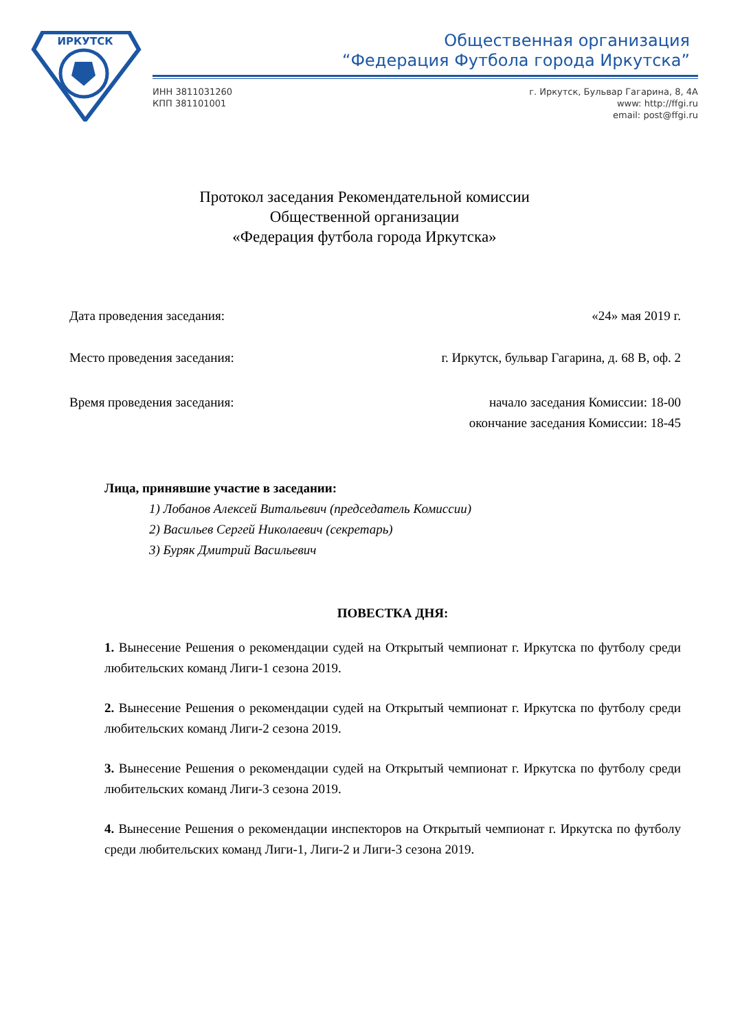ИРКУТСК
Общественная организация
“Федерация Футбола города Иркутска”
ИНН 3811031260
КПП 381101001
г. Иркутск, Бульвар Гагарина, 8, 4А
www: http://ffgi.ru
email: post@ffgi.ru
Протокол заседания Рекомендательной комиссии
Общественной организации
«Федерация футбола города Иркутска»
Дата проведения заседания: «24» мая 2019 г.
Место проведения заседания: г. Иркутск, бульвар Гагарина, д. 68 В, оф. 2
Время проведения заседания: начало заседания Комиссии: 18-00
окончание заседания Комиссии: 18-45
Лица, принявшие участие в заседании:
1) Лобанов Алексей Витальевич (председатель Комиссии)
2) Васильев Сергей Николаевич (секретарь)
3) Буряк Дмитрий Васильевич
ПОВЕСТКА ДНЯ:
1. Вынесение Решения о рекомендации судей на Открытый чемпионат г. Иркутска по футболу среди любительских команд Лиги-1 сезона 2019.
2. Вынесение Решения о рекомендации судей на Открытый чемпионат г. Иркутска по футболу среди любительских команд Лиги-2 сезона 2019.
3. Вынесение Решения о рекомендации судей на Открытый чемпионат г. Иркутска по футболу среди любительских команд Лиги-3 сезона 2019.
4. Вынесение Решения о рекомендации инспекторов на Открытый чемпионат г. Иркутска по футболу среди любительских команд Лиги-1, Лиги-2 и Лиги-3 сезона 2019.